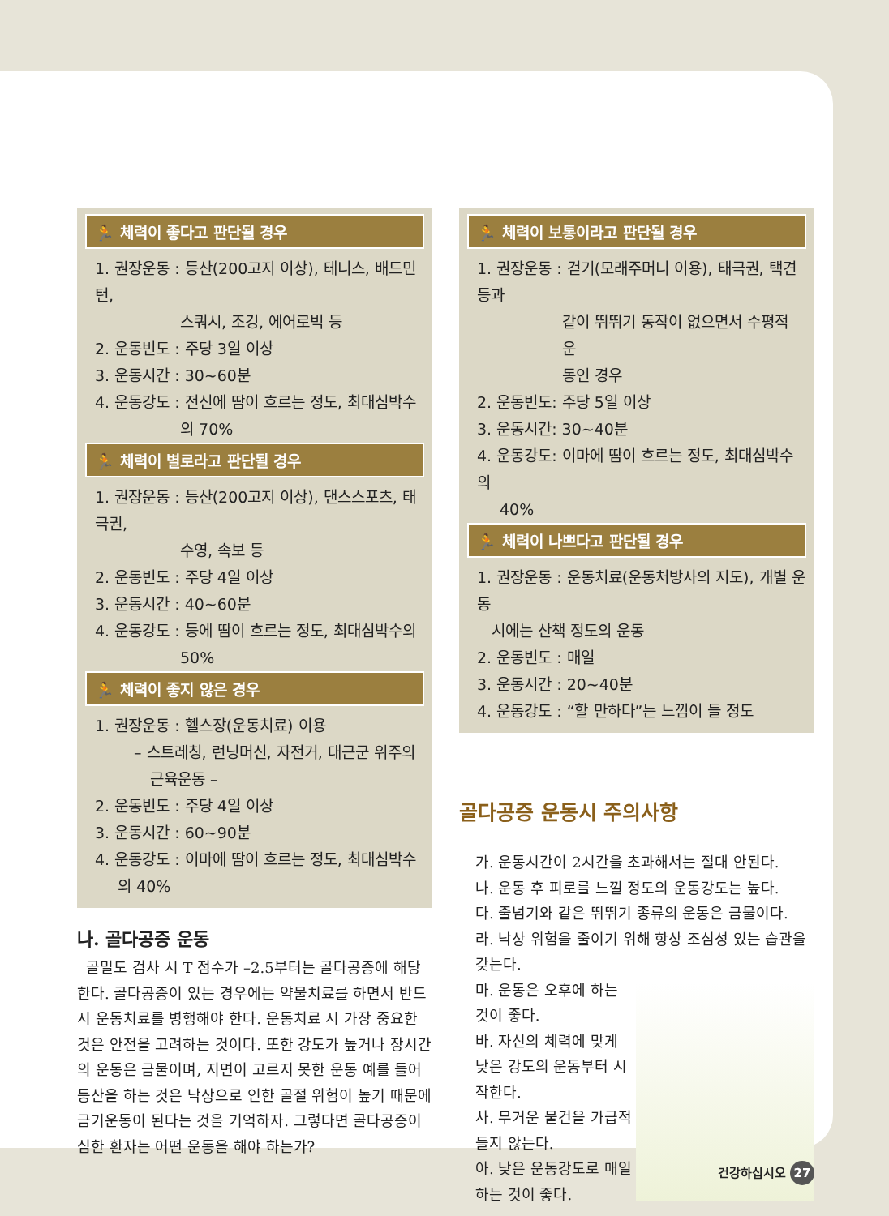🏃 체력이 좋다고 판단될 경우
1. 권장운동 : 등산(200고지 이상), 테니스, 배드민턴,
스쿼시, 조깅, 에어로빅 등
2. 운동빈도 : 주당 3일 이상
3. 운동시간 : 30~60분
4. 운동강도 : 전신에 땀이 흐르는 정도, 최대심박수
의 70%
🏃 체력이 별로라고 판단될 경우
1. 권장운동 : 등산(200고지 이상), 댄스스포츠, 태극권,
수영, 속보 등
2. 운동빈도 : 주당 4일 이상
3. 운동시간 : 40~60분
4. 운동강도 : 등에 땀이 흐르는 정도, 최대심박수의
50%
🏃 체력이 좋지 않은 경우
1. 권장운동 : 헬스장(운동치료) 이용
– 스트레칭, 런닝머신, 자전거, 대근군 위주의
근육운동 –
2. 운동빈도 : 주당 4일 이상
3. 운동시간 : 60~90분
4. 운동강도 : 이마에 땀이 흐르는 정도, 최대심박수
의 40%
나. 골다공증 운동
골밀도 검사 시 T 점수가 –2.5부터는 골다공증에 해당한다. 골다공증이 있는 경우에는 약물치료를 하면서 반드시 운동치료를 병행해야 한다. 운동치료 시 가장 중요한 것은 안전을 고려하는 것이다. 또한 강도가 높거나 장시간의 운동은 금물이며, 지면이 고르지 못한 운동 예를 들어 등산을 하는 것은 낙상으로 인한 골절 위험이 높기 때문에 금기운동이 된다는 것을 기억하자. 그렇다면 골다공증이 심한 환자는 어떤 운동을 해야 하는가?
🏃 체력이 보통이라고 판단될 경우
1. 권장운동 : 걷기(모래주머니 이용), 태극권, 택견 등과
같이 뛰뛰기 동작이 없으면서 수평적 운
동인 경우
2. 운동빈도: 주당 5일 이상
3. 운동시간: 30~40분
4. 운동강도: 이마에 땀이 흐르는 정도, 최대심박수의
40%
🏃 체력이 나쁘다고 판단될 경우
1. 권장운동 : 운동치료(운동처방사의 지도), 개별 운동
시에는 산책 정도의 운동
2. 운동빈도 : 매일
3. 운동시간 : 20~40분
4. 운동강도 : “할 만하다”는 느낌이 들 정도
골다공증 운동시 주의사항
가. 운동시간이 2시간을 초과해서는 절대 안된다.
나. 운동 후 피로를 느낄 정도의 운동강도는 높다.
다. 줄넘기와 같은 뛰뛰기 종류의 운동은 금물이다.
라. 낙상 위험을 줄이기 위해 항상 조심성 있는 습관을 갖는다.
마. 운동은 오후에 하는 것이 좋다.
바. 자신의 체력에 맞게 낮은 강도의 운동부터 시작한다.
사. 무거운 물건을 가급적 들지 않는다.
아. 낮은 운동강도로 매일 하는 것이 좋다.
건강하십시오 27